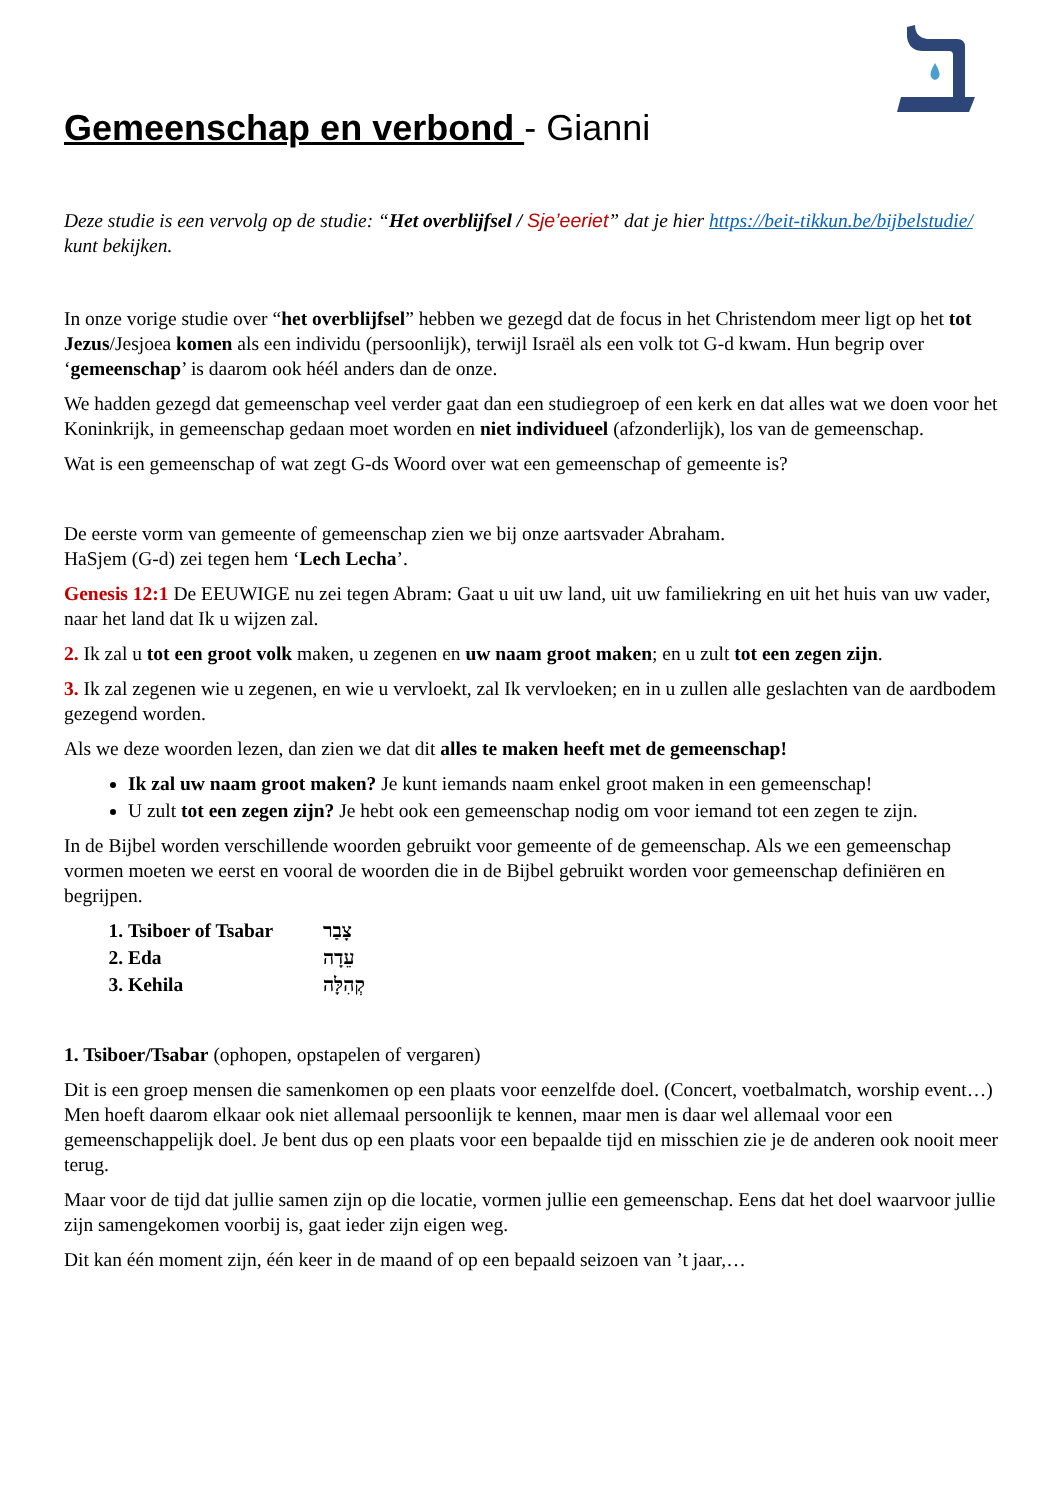Gemeenschap en verbond - Gianni
Deze studie is een vervolg op de studie: “Het overblijfsel / Sje’eeriet” dat je hier https://beit-tikkun.be/bijbelstudie/ kunt bekijken.
In onze vorige studie over “het overblijfsel” hebben we gezegd dat de focus in het Christendom meer ligt op het tot Jezus/Jesjoea komen als een individu (persoonlijk), terwijl Israël als een volk tot G-d kwam. Hun begrip over ‘gemeenschap’ is daarom ook héél anders dan de onze.
We hadden gezegd dat gemeenschap veel verder gaat dan een studiegroep of een kerk en dat alles wat we doen voor het Koninkrijk, in gemeenschap gedaan moet worden en niet individueel (afzonderlijk), los van de gemeenschap.
Wat is een gemeenschap of wat zegt G-ds Woord over wat een gemeenschap of gemeente is?
De eerste vorm van gemeente of gemeenschap zien we bij onze aartsvader Abraham.
HaSjem (G-d) zei tegen hem ‘Lech Lecha’.
Genesis 12:1 De EEUWIGE nu zei tegen Abram: Gaat u uit uw land, uit uw familiekring en uit het huis van uw vader, naar het land dat Ik u wijzen zal.
2. Ik zal u tot een groot volk maken, u zegenen en uw naam groot maken; en u zult tot een zegen zijn.
3. Ik zal zegenen wie u zegenen, en wie u vervloekt, zal Ik vervloeken; en in u zullen alle geslachten van de aardbodem gezegend worden.
Als we deze woorden lezen, dan zien we dat dit alles te maken heeft met de gemeenschap!
Ik zal uw naam groot maken? Je kunt iemands naam enkel groot maken in een gemeenschap!
U zult tot een zegen zijn? Je hebt ook een gemeenschap nodig om voor iemand tot een zegen te zijn.
In de Bijbel worden verschillende woorden gebruikt voor gemeente of de gemeenschap. Als we een gemeenschap vormen moeten we eerst en vooral de woorden die in de Bijbel gebruikt worden voor gemeenschap definiëren en begrijpen.
1. Tsiboer of Tsabar צָבַר
2. Eda עֵדָה
3. Kehila קְהִלָּה
1. Tsiboer/Tsabar (ophopen, opstapelen of vergaren)
Dit is een groep mensen die samenkomen op een plaats voor eenzelfde doel. (Concert, voetbalmatch, worship event…) Men hoeft daarom elkaar ook niet allemaal persoonlijk te kennen, maar men is daar wel allemaal voor een gemeenschappelijk doel. Je bent dus op een plaats voor een bepaalde tijd en misschien zie je de anderen ook nooit meer terug.
Maar voor de tijd dat jullie samen zijn op die locatie, vormen jullie een gemeenschap. Eens dat het doel waarvoor jullie zijn samengekomen voorbij is, gaat ieder zijn eigen weg.
Dit kan één moment zijn, één keer in de maand of op een bepaald seizoen van ’t jaar,…